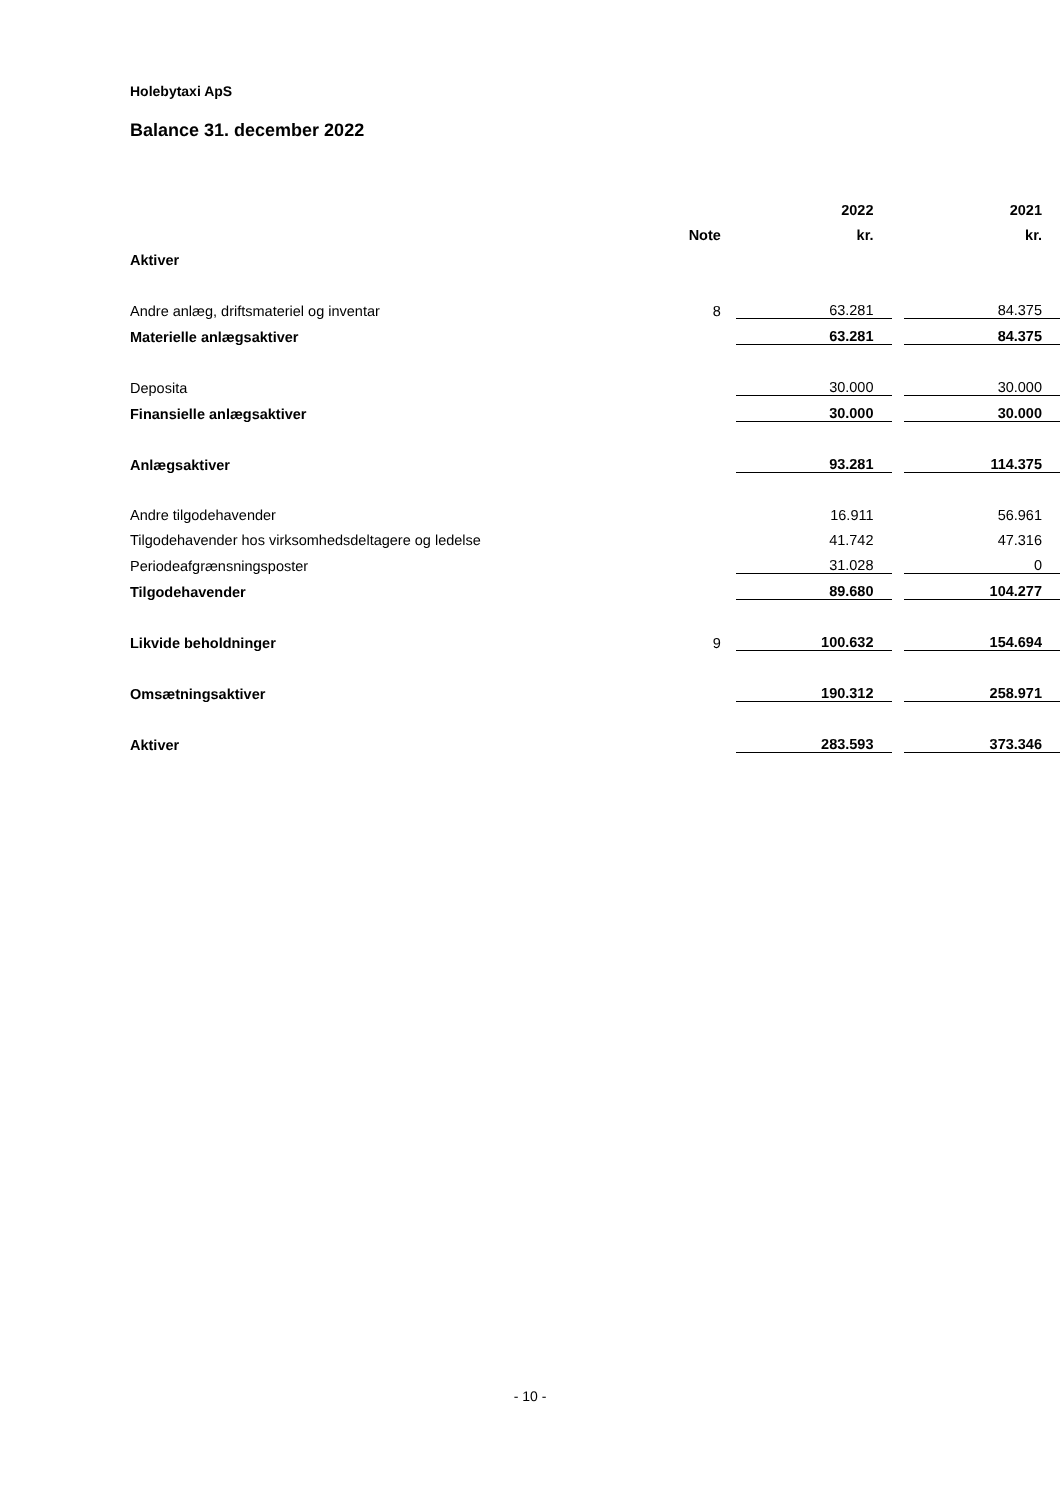Holebytaxi ApS
Balance 31. december 2022
| | | 2022 | | 2021 |
| | Note | kr. | | kr. |
| Aktiver | | | | |
| Andre anlæg, driftsmateriel og inventar | 8 | 63.281 | | 84.375 |
| Materielle anlægsaktiver | | 63.281 | | 84.375 |
| Deposita | | 30.000 | | 30.000 |
| Finansielle anlægsaktiver | | 30.000 | | 30.000 |
| Anlægsaktiver | | 93.281 | | 114.375 |
| Andre tilgodehavender | | 16.911 | | 56.961 |
| Tilgodehavender hos virksomhedsdeltagere og ledelse | | 41.742 | | 47.316 |
| Periodeafgrænsningsposter | | 31.028 | | 0 |
| Tilgodehavender | | 89.680 | | 104.277 |
| Likvide beholdninger | 9 | 100.632 | | 154.694 |
| Omsætningsaktiver | | 190.312 | | 258.971 |
| Aktiver | | 283.593 | | 373.346 |
- 10 -